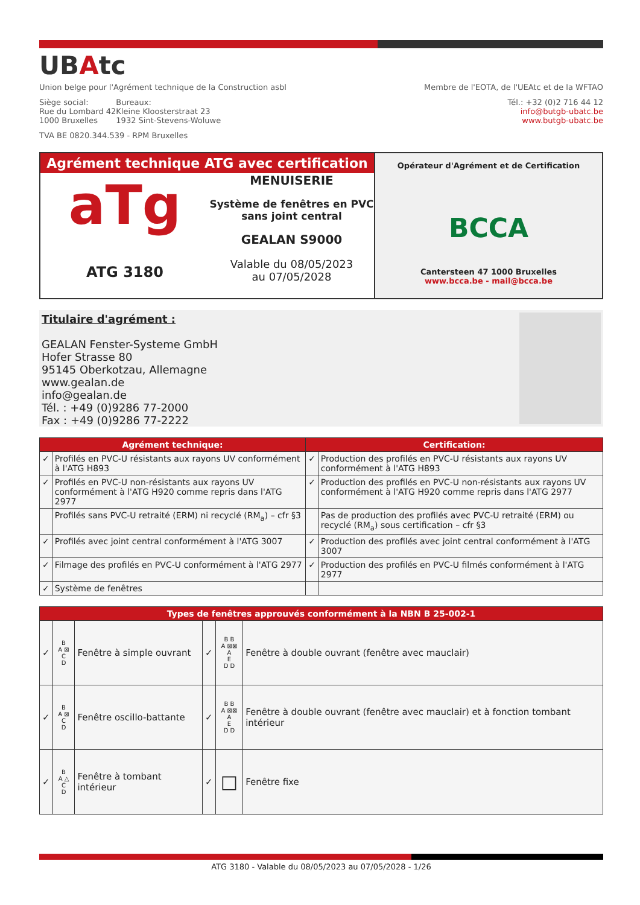UBAtc
Union belge pour l'Agrément technique de la Construction asbl
Membre de l'EOTA, de l'UEAtc et de la WFTAO
Siège social:
Rue du Lombard 42
1000 Bruxelles
Bureaux:
Kleine Kloosterstraat 23
1932 Sint-Stevens-Woluwe
Tél.: +32 (0)2 716 44 12
info@butgb-ubatc.be
www.butgb-ubatc.be
TVA BE 0820.344.539 - RPM Bruxelles
Agrément technique ATG avec certification
aTg
ATG 3180
MENUISERIE
Système de fenêtres en PVC
sans joint central
GEALAN S9000
Valable du 08/05/2023
au 07/05/2028
Opérateur d'Agrément et de Certification
BCCA
Cantersteen 47 1000 Bruxelles
www.bcca.be - mail@bcca.be
Titulaire d'agrément :
GEALAN Fenster-Systeme GmbH
Hofer Strasse 80
95145 Oberkotzau, Allemagne
www.gealan.de
info@gealan.de
Tél. : +49 (0)9286 77-2000
Fax : +49 (0)9286 77-2222
| Agrément technique: | | Certification: | |
| --- | --- | --- | --- |
| ✓ | Profilés en PVC-U résistants aux rayons UV conformément à l'ATG H893 | ✓ | Production des profilés en PVC-U résistants aux rayons UV conformément à l'ATG H893 |
| ✓ | Profilés en PVC-U non-résistants aux rayons UV conformément à l'ATG H920 comme repris dans l'ATG 2977 | ✓ | Production des profilés en PVC-U non-résistants aux rayons UV conformément à l'ATG H920 comme repris dans l'ATG 2977 |
| | Profilés sans PVC-U retraité (ERM) ni recyclé (RM<sub>a</sub>) – cfr §3 | | Pas de production des profilés avec PVC-U retraité (ERM) ou recyclé (RM<sub>a</sub>) sous certification – cfr §3 |
| ✓ | Profilés avec joint central conformément à l'ATG 3007 | ✓ | Production des profilés avec joint central conformément à l'ATG 3007 |
| ✓ | Filmage des profilés en PVC-U conformément à l'ATG 2977 | ✓ | Production des profilés en PVC-U filmés conformément à l'ATG 2977 |
| ✓ | Système de fenêtres | | |
| Types de fenêtres approuvés conformément à la NBN B 25-002-1 | | | | | |
| --- | --- | --- | --- | --- | --- |
| ✓ | B A ⊠ C D | Fenêtre à simple ouvrant | ✓ | B B A ⊠⊠ A E D D | Fenêtre à double ouvrant (fenêtre avec mauclair) |
| ✓ | B A ⊠ C D | Fenêtre oscillo-battante | ✓ | B B A ⊠⊠ A E D D | Fenêtre à double ouvrant (fenêtre avec mauclair) et à fonction tombant intérieur |
| ✓ | B A △ C D | Fenêtre à tombant intérieur | ✓ | □ | Fenêtre fixe |
ATG 3180 - Valable du 08/05/2023 au 07/05/2028 - 1/26